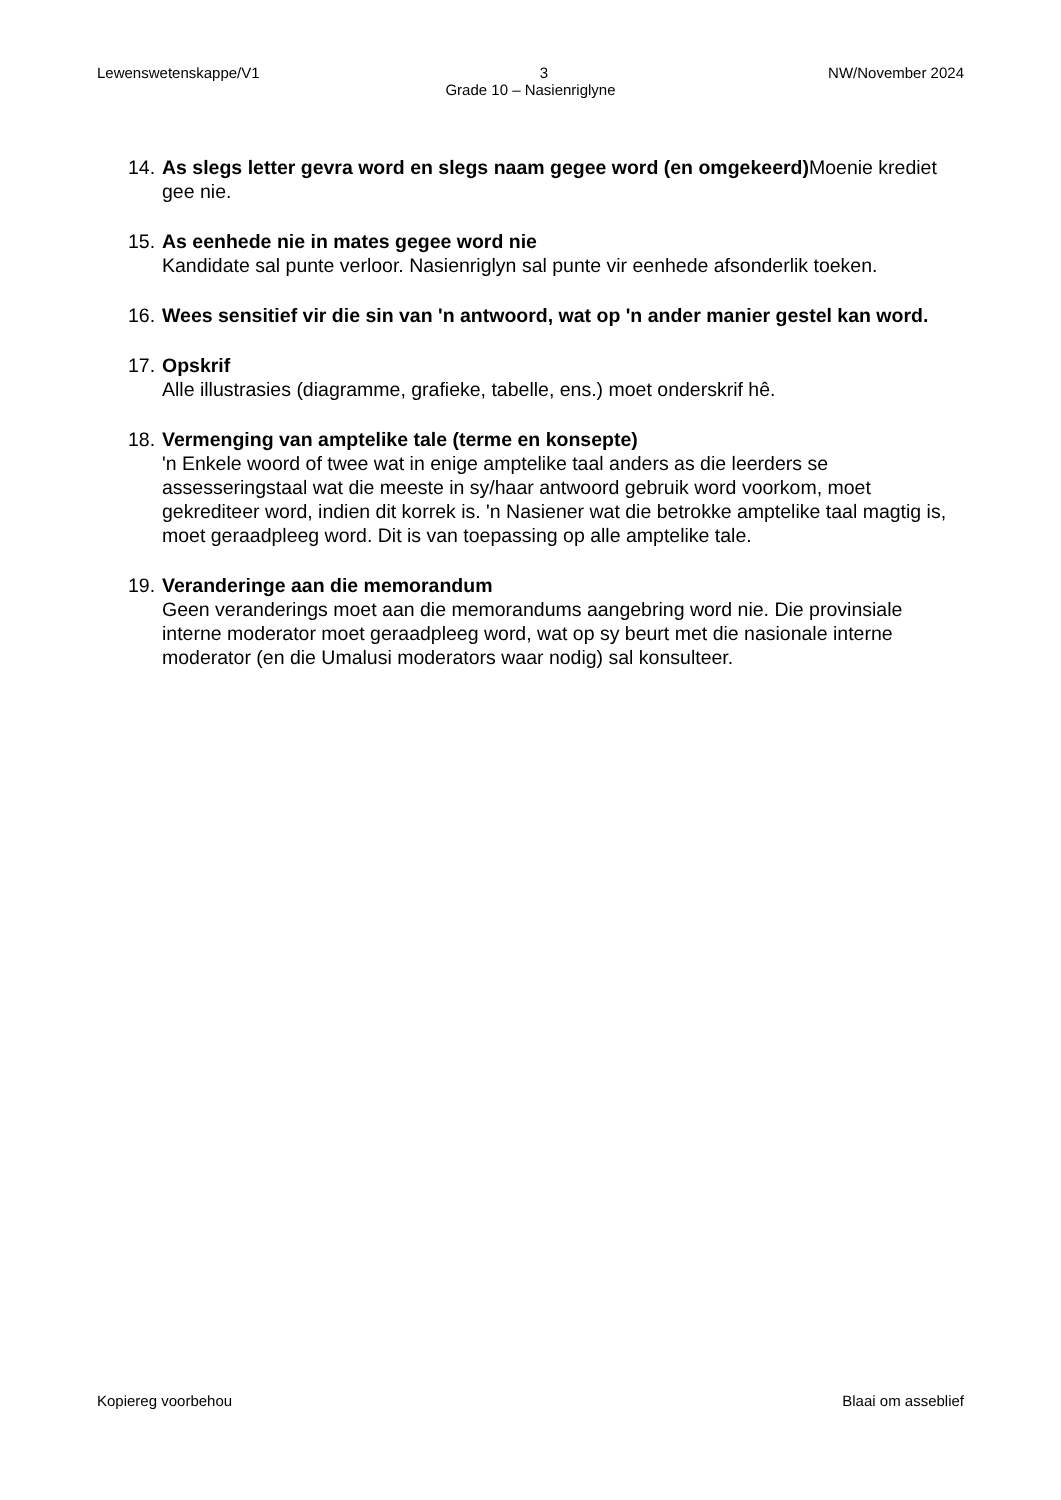Lewenswetenskappe/V1 3 NW/November 2024
Grade 10 – Nasienriglyne
14.
As slegs letter gevra word en slegs naam gegee word (en omgekeerd) Moenie krediet gee nie.
15.
As eenhede nie in mates gegee word nie
Kandidate sal punte verloor. Nasienriglyn sal punte vir eenhede afsonderlik toeken.
16.
Wees sensitief vir die sin van 'n antwoord, wat op 'n ander manier gestel kan word.
17.
Opskrif
Alle illustrasies (diagramme, grafieke, tabelle, ens.) moet onderskrif hê.
18.
Vermenging van amptelike tale (terme en konsepte)
'n Enkele woord of twee wat in enige amptelike taal anders as die leerders se assesseringstaal wat die meeste in sy/haar antwoord gebruik word voorkom, moet gekrediteer word, indien dit korrek is. 'n Nasiener wat die betrokke amptelike taal magtig is, moet geraadpleeg word. Dit is van toepassing op alle amptelike tale.
19.
Veranderinge aan die memorandum
Geen veranderings moet aan die memorandums aangebring word nie. Die provinsiale interne moderator moet geraadpleeg word, wat op sy beurt met die nasionale interne moderator (en die Umalusi moderators waar nodig) sal konsulteer.
Kopiereg voorbehou Blaai om asseblief